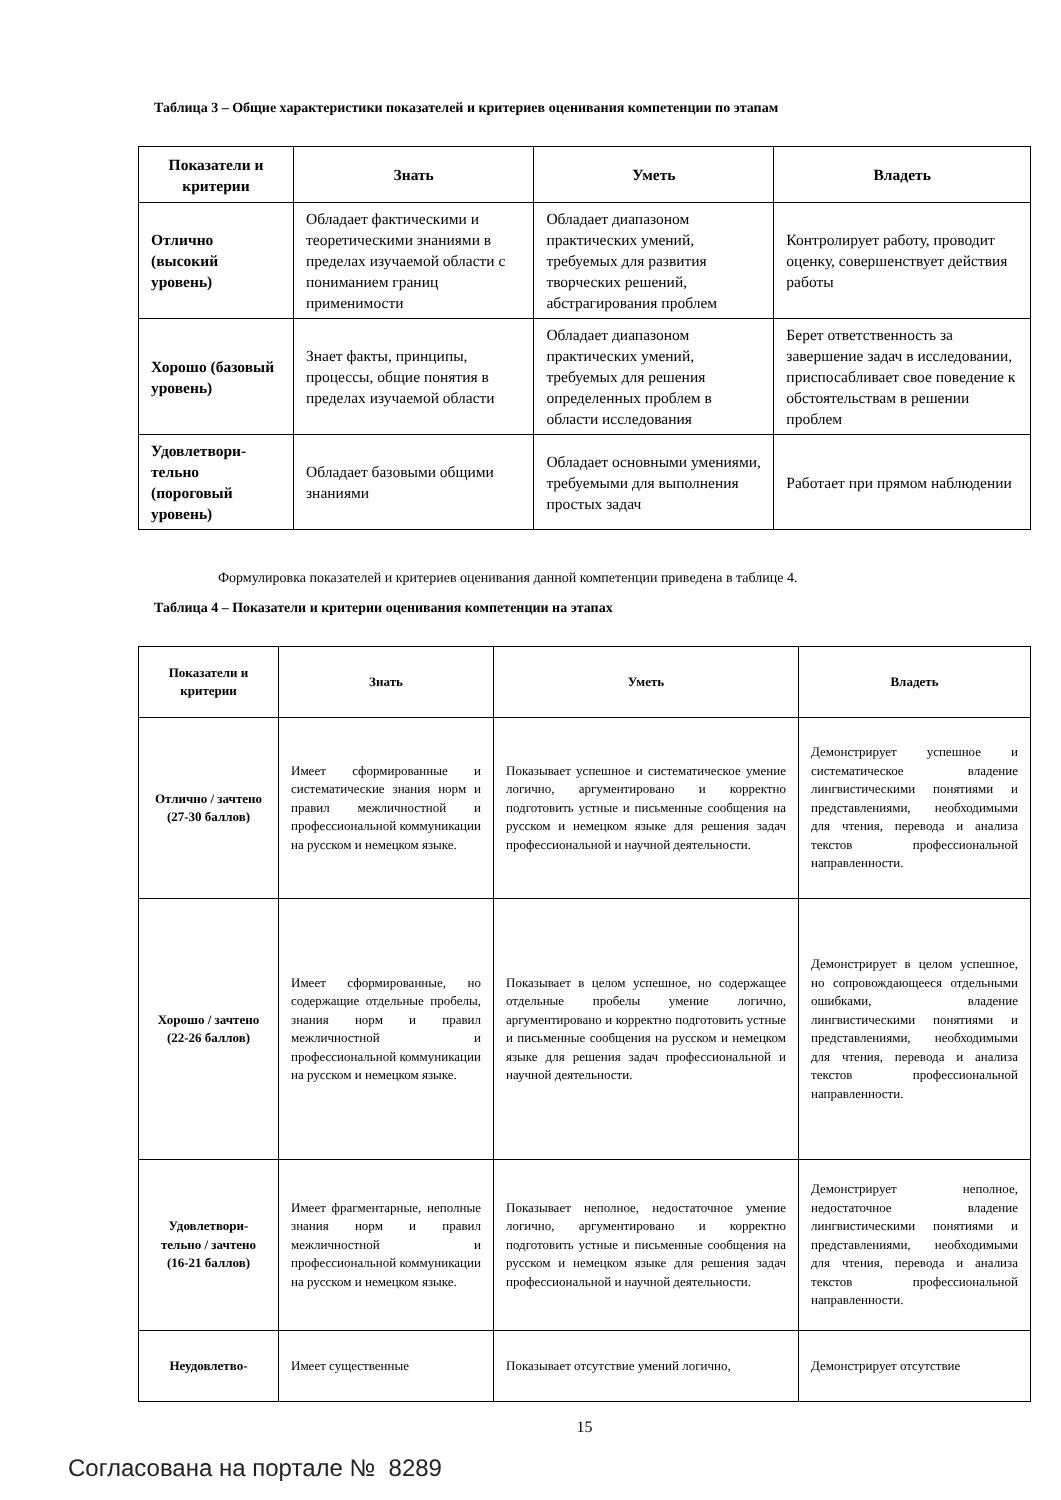Таблица 3 – Общие характеристики показателей и критериев оценивания компетенции по этапам
| Показатели и критерии | Знать | Уметь | Владеть |
| --- | --- | --- | --- |
| Отлично (высокий уровень) | Обладает фактическими и теоретическими знаниями в пределах изучаемой области с пониманием границ применимости | Обладает диапазоном практических умений, требуемых для развития творческих решений, абстрагирования проблем | Контролирует работу, проводит оценку, совершенствует действия работы |
| Хорошо (базовый уровень) | Знает факты, принципы, процессы, общие понятия в пределах изучаемой области | Обладает диапазоном практических умений, требуемых для решения определенных проблем в области исследования | Берет ответственность за завершение задач в исследовании, приспосабливает свое поведение к обстоятельствам в решении проблем |
| Удовлетвори-тельно (пороговый уровень) | Обладает базовыми общими знаниями | Обладает основными умениями, требуемыми для выполнения простых задач | Работает при прямом наблюдении |
Формулировка показателей и критериев оценивания данной компетенции приведена в таблице 4.
Таблица 4 – Показатели и критерии оценивания компетенции на этапах
| Показатели и критерии | Знать | Уметь | Владеть |
| --- | --- | --- | --- |
| Отлично / зачтено (27-30 баллов) | Имеет сформированные и систематические знания норм и правил межличностной и профессиональной коммуникации на русском и немецком языке. | Показывает успешное и систематическое умение логично, аргументировано и корректно подготовить устные и письменные сообщения на русском и немецком языке для решения задач профессиональной и научной деятельности. | Демонстрирует успешное и систематическое владение лингвистическими понятиями и представлениями, необходимыми для чтения, перевода и анализа текстов профессиональной направленности. |
| Хорошо / зачтено (22-26 баллов) | Имеет сформированные, но содержащие отдельные пробелы, знания норм и правил межличностной и профессиональной коммуникации на русском и немецком языке. | Показывает в целом успешное, но содержащее отдельные пробелы умение логично, аргументировано и корректно подготовить устные и письменные сообщения на русском и немецком языке для решения задач профессиональной и научной деятельности. | Демонстрирует в целом успешное, но сопровождающееся отдельными ошибками, владение лингвистическими понятиями и представлениями, необходимыми для чтения, перевода и анализа текстов профессиональной направленности. |
| Удовлетвори-тельно / зачтено (16-21 баллов) | Имеет фрагментарные, неполные знания норм и правил межличностной и профессиональной коммуникации на русском и немецком языке. | Показывает неполное, недостаточное умение логично, аргументировано и корректно подготовить устные и письменные сообщения на русском и немецком языке для решения задач профессиональной и научной деятельности. | Демонстрирует неполное, недостаточное владение лингвистическими понятиями и представлениями, необходимыми для чтения, перевода и анализа текстов профессиональной направленности. |
| Неудовлетво- | Имеет существенные | Показывает отсутствие умений логично, | Демонстрирует отсутствие |
15
Согласована на портале № 8289